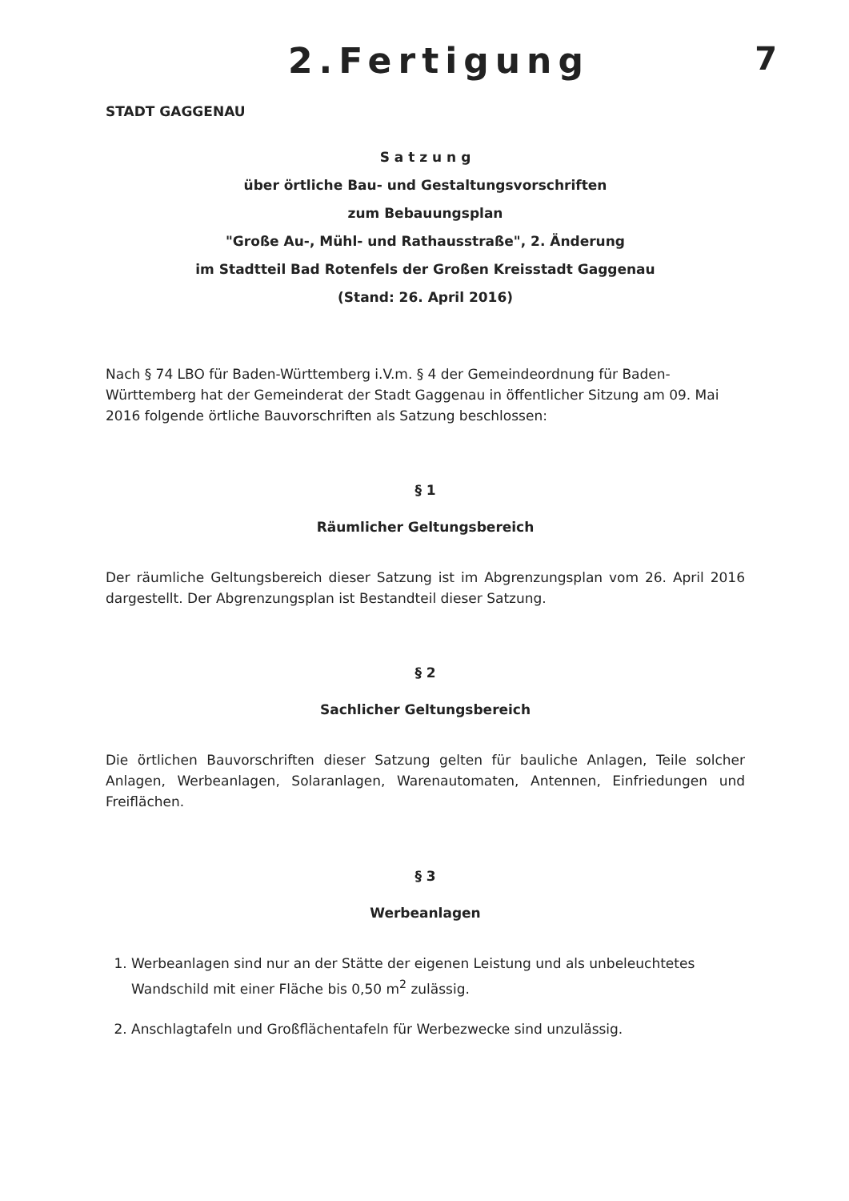2.Fertigung 7
STADT GAGGENAU
S a t z u n g
über örtliche Bau- und Gestaltungsvorschriften
zum Bebauungsplan
"Große Au-, Mühl- und Rathausstraße", 2. Änderung
im Stadtteil Bad Rotenfels der Großen Kreisstadt Gaggenau
(Stand: 26. April 2016)
Nach § 74 LBO für Baden-Württemberg i.V.m. § 4 der Gemeindeordnung für Baden-Württemberg hat der Gemeinderat der Stadt Gaggenau in öffentlicher Sitzung am 09. Mai 2016 folgende örtliche Bauvorschriften als Satzung beschlossen:
§ 1
Räumlicher Geltungsbereich
Der räumliche Geltungsbereich dieser Satzung ist im Abgrenzungsplan vom 26. April 2016 dargestellt. Der Abgrenzungsplan ist Bestandteil dieser Satzung.
§ 2
Sachlicher Geltungsbereich
Die örtlichen Bauvorschriften dieser Satzung gelten für bauliche Anlagen, Teile solcher Anlagen, Werbeanlagen, Solaranlagen, Warenautomaten, Antennen, Einfriedungen und Freiflächen.
§ 3
Werbeanlagen
1. Werbeanlagen sind nur an der Stätte der eigenen Leistung und als unbeleuchtetes Wandschild mit einer Fläche bis 0,50 m<sup>2</sup> zulässig.
2. Anschlagtafeln und Großflächentafeln für Werbezwecke sind unzulässig.